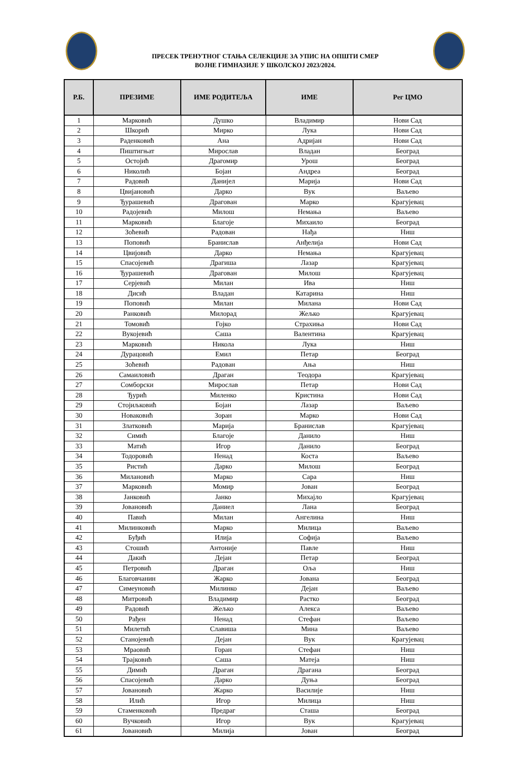ПРЕСЕК ТРЕНУТНОГ СТАЊА СЕЛЕКЦИЈЕ ЗА УПИС НА ОПШТИ СМЕР
ВОЈНЕ ГИМНАЗИЈЕ У ШКОЛСКОЈ 2023/2024.
| Р.Б. | ПРЕЗИМЕ | ИМЕ РОДИТЕЉА | ИМЕ | Рег ЦМО |
| --- | --- | --- | --- | --- |
| 1 | Марковић | Душко | Владимир | Нови Сад |
| 2 | Шкорић | Мирко | Лука | Нови Сад |
| 3 | Раденковић | Ана | Адријан | Нови Сад |
| 4 | Пиштигњат | Мирослав | Владан | Београд |
| 5 | Остојић | Драгомир | Урош | Београд |
| 6 | Николић | Бојан | Андреа | Београд |
| 7 | Радовић | Данијел | Марија | Нови Сад |
| 8 | Цвијановић | Дарко | Вук | Ваљево |
| 9 | Ђурашевић | Драгован | Марко | Крагујевац |
| 10 | Радојевић | Милош | Немања | Ваљево |
| 11 | Марковић | Благоје | Михаило | Београд |
| 12 | Зоћевић | Радован | Нађа | Ниш |
| 13 | Поповић | Бранислав | Анђелија | Нови Сад |
| 14 | Цвијовић | Дарко | Немања | Крагујевац |
| 15 | Спасојевић | Драгиша | Лазар | Крагујевац |
| 16 | Ђурашевић | Драгован | Милош | Крагујевац |
| 17 | Серјевић | Милан | Ива | Ниш |
| 18 | Дисић | Владан | Катарина | Ниш |
| 19 | Поповић | Милан | Милана | Нови Сад |
| 20 | Ранковић | Милорад | Жељко | Крагујевац |
| 21 | Томовић | Гојко | Страхиња | Нови Сад |
| 22 | Вукојевић | Саша | Валентина | Крагујевац |
| 23 | Марковић | Никола | Лука | Ниш |
| 24 | Дурацовић | Емил | Петар | Београд |
| 25 | Зоћевић | Радован | Ања | Ниш |
| 26 | Самаиловић | Драган | Теодора | Крагујевац |
| 27 | Сомборски | Мирослав | Петар | Нови Сад |
| 28 | Ђурић | Миленко | Кристина | Нови Сад |
| 29 | Стојиљковић | Бојан | Лазар | Ваљево |
| 30 | Новаковић | Зоран | Марко | Нови Сад |
| 31 | Златковић | Марија | Бранислав | Крагујевац |
| 32 | Симић | Благоје | Данило | Ниш |
| 33 | Матић | Игор | Данило | Београд |
| 34 | Тодоровић | Ненад | Коста | Ваљево |
| 35 | Ристић | Дарко | Милош | Београд |
| 36 | Милановић | Марко | Сара | Ниш |
| 37 | Марковић | Момир | Јован | Београд |
| 38 | Јанковић | Јанко | Михајло | Крагујевац |
| 39 | Јовановић | Даниел | Лана | Београд |
| 40 | Павић | Милан | Ангелина | Ниш |
| 41 | Милинковић | Марко | Милица | Ваљево |
| 42 | Буђић | Илија | Софија | Ваљево |
| 43 | Стошић | Антоније | Павле | Ниш |
| 44 | Дакић | Дејан | Петар | Београд |
| 45 | Петровић | Драган | Оља | Ниш |
| 46 | Благовчанин | Жарко | Јована | Београд |
| 47 | Симеуновић | Милинко | Дејан | Ваљево |
| 48 | Митровић | Владимир | Растко | Београд |
| 49 | Радовић | Жељко | Алекса | Ваљево |
| 50 | Рађен | Ненад | Стефан | Ваљево |
| 51 | Милетић | Славиша | Мина | Ваљево |
| 52 | Станојевић | Дејан | Вук | Крагујевац |
| 53 | Мраовић | Горан | Стефан | Ниш |
| 54 | Трајковић | Саша | Матеја | Ниш |
| 55 | Димић | Драган | Драгана | Београд |
| 56 | Спасојевић | Дарко | Дуња | Београд |
| 57 | Јовановић | Жарко | Василије | Ниш |
| 58 | Илић | Игор | Милица | Ниш |
| 59 | Стаменковић | Предраг | Сташа | Београд |
| 60 | Вучковић | Игор | Вук | Крагујевац |
| 61 | Јовановић | Милија | Јован | Београд |